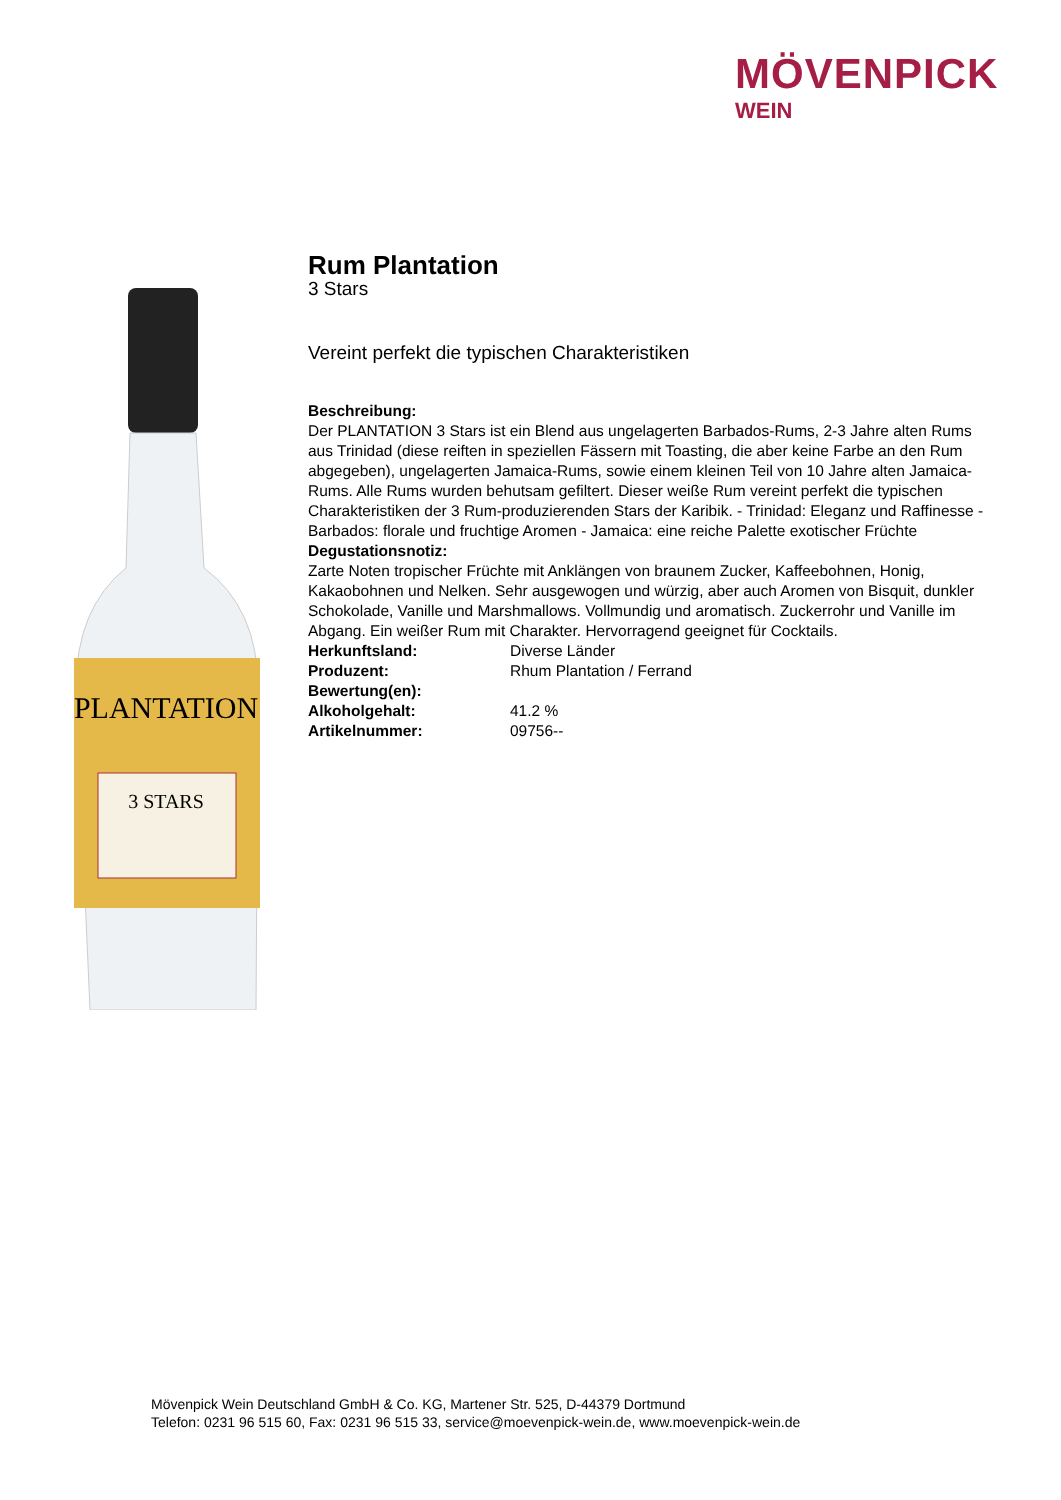MÖVENPICK
WEIN
PLANTATION
3 STARS
Rum Plantation
3 Stars
Vereint perfekt die typischen Charakteristiken
Beschreibung:
Der PLANTATION 3 Stars ist ein Blend aus ungelagerten Barbados-Rums, 2-3 Jahre alten Rums aus Trinidad (diese reiften in speziellen Fässern mit Toasting, die aber keine Farbe an den Rum abgegeben), ungelagerten Jamaica-Rums, sowie einem kleinen Teil von 10 Jahre alten Jamaica-Rums. Alle Rums wurden behutsam gefiltert. Dieser weiße Rum vereint perfekt die typischen Charakteristiken der 3 Rum-produzierenden Stars der Karibik. - Trinidad: Eleganz und Raffinesse - Barbados: florale und fruchtige Aromen - Jamaica: eine reiche Palette exotischer Früchte
Degustationsnotiz:
Zarte Noten tropischer Früchte mit Anklängen von braunem Zucker, Kaffeebohnen, Honig, Kakaobohnen und Nelken. Sehr ausgewogen und würzig, aber auch Aromen von Bisquit, dunkler Schokolade, Vanille und Marshmallows. Vollmundig und aromatisch. Zuckerrohr und Vanille im Abgang. Ein weißer Rum mit Charakter. Hervorragend geeignet für Cocktails.
| Herkunftsland: | Diverse Länder |
| Produzent: | Rhum Plantation / Ferrand |
| Bewertung(en): | |
| Alkoholgehalt: | 41.2 % |
| Artikelnummer: | 09756-- |
Mövenpick Wein Deutschland GmbH & Co. KG, Martener Str. 525, D-44379 Dortmund
Telefon: 0231 96 515 60, Fax: 0231 96 515 33, service@moevenpick-wein.de, www.moevenpick-wein.de